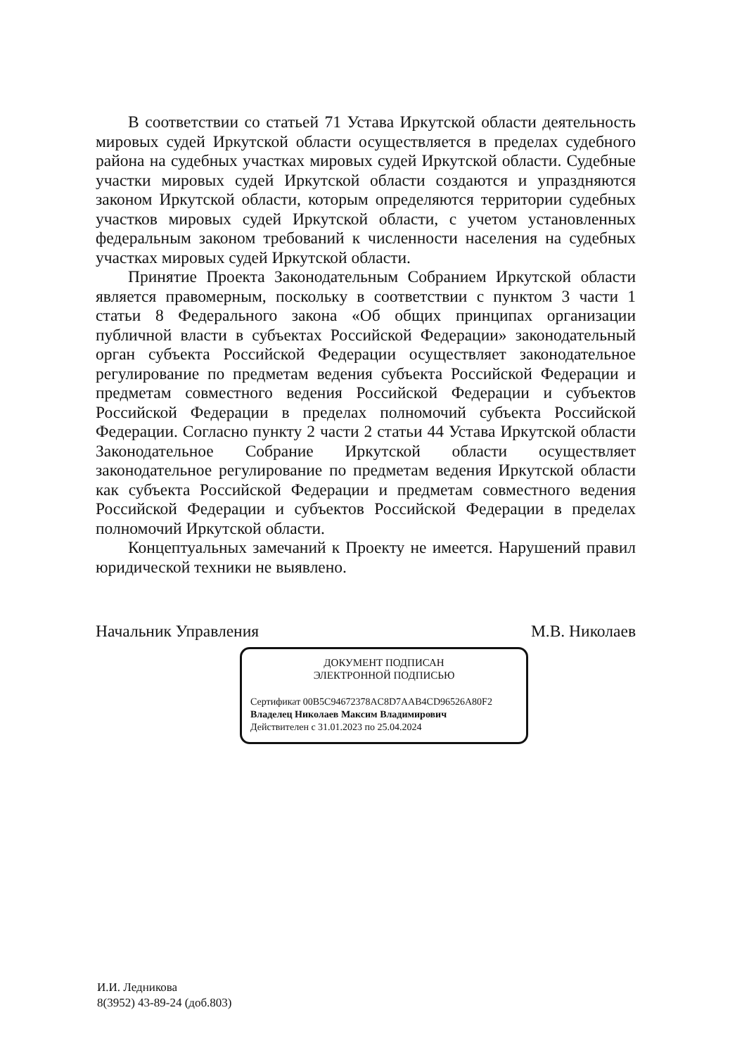В соответствии со статьей 71 Устава Иркутской области деятельность мировых судей Иркутской области осуществляется в пределах судебного района на судебных участках мировых судей Иркутской области. Судебные участки мировых судей Иркутской области создаются и упраздняются законом Иркутской области, которым определяются территории судебных участков мировых судей Иркутской области, с учетом установленных федеральным законом требований к численности населения на судебных участках мировых судей Иркутской области.
Принятие Проекта Законодательным Собранием Иркутской области является правомерным, поскольку в соответствии с пунктом 3 части 1 статьи 8 Федерального закона «Об общих принципах организации публичной власти в субъектах Российской Федерации» законодательный орган субъекта Российской Федерации осуществляет законодательное регулирование по предметам ведения субъекта Российской Федерации и предметам совместного ведения Российской Федерации и субъектов Российской Федерации в пределах полномочий субъекта Российской Федерации. Согласно пункту 2 части 2 статьи 44 Устава Иркутской области Законодательное Собрание Иркутской области осуществляет законодательное регулирование по предметам ведения Иркутской области как субъекта Российской Федерации и предметам совместного ведения Российской Федерации и субъектов Российской Федерации в пределах полномочий Иркутской области.
Концептуальных замечаний к Проекту не имеется. Нарушений правил юридической техники не выявлено.
Начальник Управления М.В. Николаев
ДОКУМЕНТ ПОДПИСАН
ЭЛЕКТРОННОЙ ПОДПИСЬЮ
Сертификат 00B5C94672378AC8D7AAB4CD96526A80F2
Владелец Николаев Максим Владимирович
Действителен с 31.01.2023 по 25.04.2024
И.И. Ледникова
8(3952) 43-89-24 (доб.803)